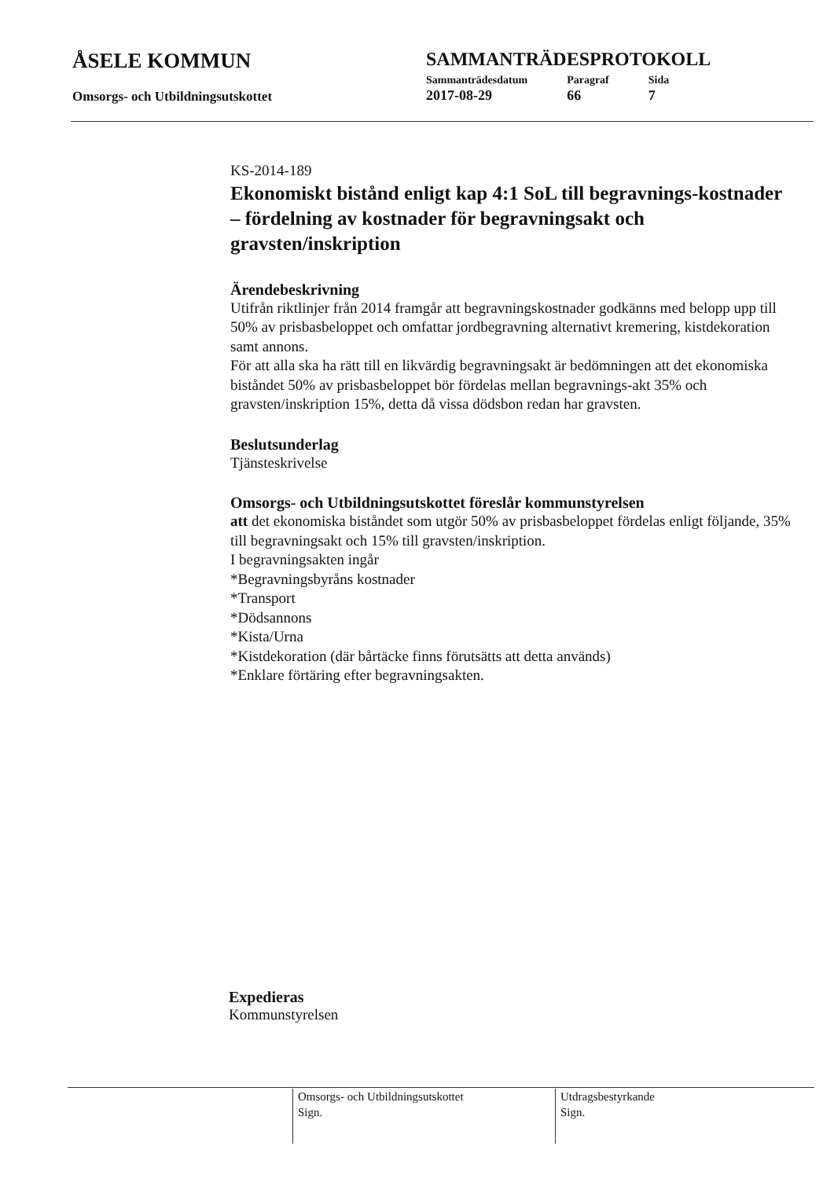ÅSELE KOMMUN SAMMANTRÄDESPROTOKOLL
Omsorgs- och Utbildningsutskottet
| Sammanträdesdatum | Paragraf | Sida |
| 2017-08-29 | 66 | 7 |
KS-2014-189
Ekonomiskt bistånd enligt kap 4:1 SoL till begravnings-kostnader – fördelning av kostnader för begravningsakt och gravsten/inskription
Ärendebeskrivning
Utifrån riktlinjer från 2014 framgår att begravningskostnader godkänns med belopp upp till 50% av prisbasbeloppet och omfattar jordbegravning alternativt kremering, kistdekoration samt annons.
För att alla ska ha rätt till en likvärdig begravningsakt är bedömningen att det ekonomiska biståndet 50% av prisbasbeloppet bör fördelas mellan begravnings-akt 35% och gravsten/inskription 15%, detta då vissa dödsbon redan har gravsten.
Beslutsunderlag
Tjänsteskrivelse
Omsorgs- och Utbildningsutskottet föreslår kommunstyrelsen
att det ekonomiska biståndet som utgör 50% av prisbasbeloppet fördelas enligt följande, 35% till begravningsakt och 15% till gravsten/inskription.
I begravningsakten ingår
*Begravningsbyråns kostnader
*Transport
*Dödsannons
*Kista/Urna
*Kistdekoration (där bårtäcke finns förutsätts att detta används)
*Enklare förtäring efter begravningsakten.
Expedieras
Kommunstyrelsen
Omsorgs- och Utbildningsutskottet
Sign.
Utdragsbestyrkande
Sign.